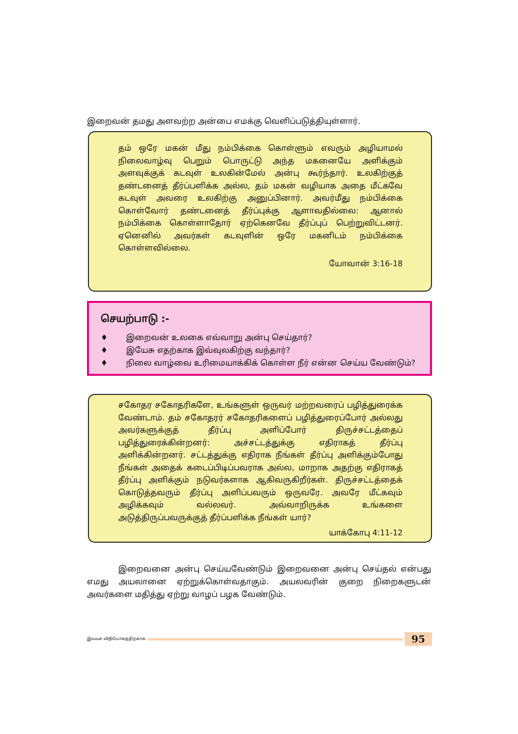இறைவன் தமது அளவற்ற அன்பை எமக்கு வெளிப்படுத்தியுள்ளார்.
தம் ஒரே மகன் மீது நம்பிக்கை கொள்ளும் எவரும் அழியாமல் நிலைவாழ்வு பெறும் பொருட்டு அந்த மகனையே அளிக்கும் அளவுக்குக் கடவுள் உலகின்மேல் அன்பு கூர்ந்தார். உலகிற்குத் தண்டனைத் தீர்ப்பளிக்க அல்ல, தம் மகன் வழியாக அதை மீட்கவே கடவுள் அவரை உலகிற்கு அனுப்பினார். அவர்மீது நம்பிக்கை கொள்வோர் தண்டனைத் தீர்ப்புக்கு ஆளாவதில்லை: ஆனால் நம்பிக்கை கொள்ளாதோர் ஏற்கெனவே தீர்ப்புப் பெற்றுவிட்டனர். ஏனெனில் அவர்கள் கடவுளின் ஒரே மகனிடம் நம்பிக்கை கொள்ளவில்லை.
யோவான் 3:16-18
செயற்பாடு :-
♦ இறைவன் உலகை எவ்வாறு அன்பு செய்தார்?
♦ இயேசு எதற்காக இவ்வுலகிற்கு வந்தார்?
♦ நிலை வாழ்வை உரிமையாக்கிக் கொள்ள நீர் என்ன செய்ய வேண்டும்?
சகோதர சகோதரிகளே, உங்களுள் ஒருவர் மற்றவரைப் பழித்துரைக்க வேண்டாம். தம் சகோதரர் சகோதரிகளைப் பழித்துரைப்போர் அல்லது அவர்களுக்குத் தீர்ப்பு அளிப்போர் திருச்சட்டத்தைப் பழித்துரைக்கின்றனர்: அச்சட்டத்துக்கு எதிராகத் தீர்ப்பு அளிக்கின்றனர். சட்டத்துக்கு எதிராக நீங்கள் தீர்ப்பு அளிக்கும்போது நீங்கள் அதைக் கடைப்பிடிப்பவராக அல்ல, மாறாக அதற்கு எதிராகத் தீர்ப்பு அளிக்கும் நடுவர்களாக ஆகிவருகிறீர்கள். திருச்சட்டத்தைக் கொடுத்தவரும் தீர்ப்பு அளிப்பவரும் ஒருவரே. அவரே மீட்கவும் அழிக்கவும் வல்லவர். அவ்வாறிருக்க உங்களை அடுத்திருப்பவருக்குத் தீர்ப்பளிக்க நீங்கள் யார்?
யாக்கோபு 4:11-12
இறைவனை அன்பு செய்யவேண்டும் இறைவனை அன்பு செய்தல் என்பது எமது அயலானை ஏற்றுக்கொள்வதாகும். அயலவரின் குறை நிறைகளுடன் அவர்களை மதித்து ஏற்று வாழப் பழக வேண்டும்.
இலவச விநியோகத்திற்காக
95